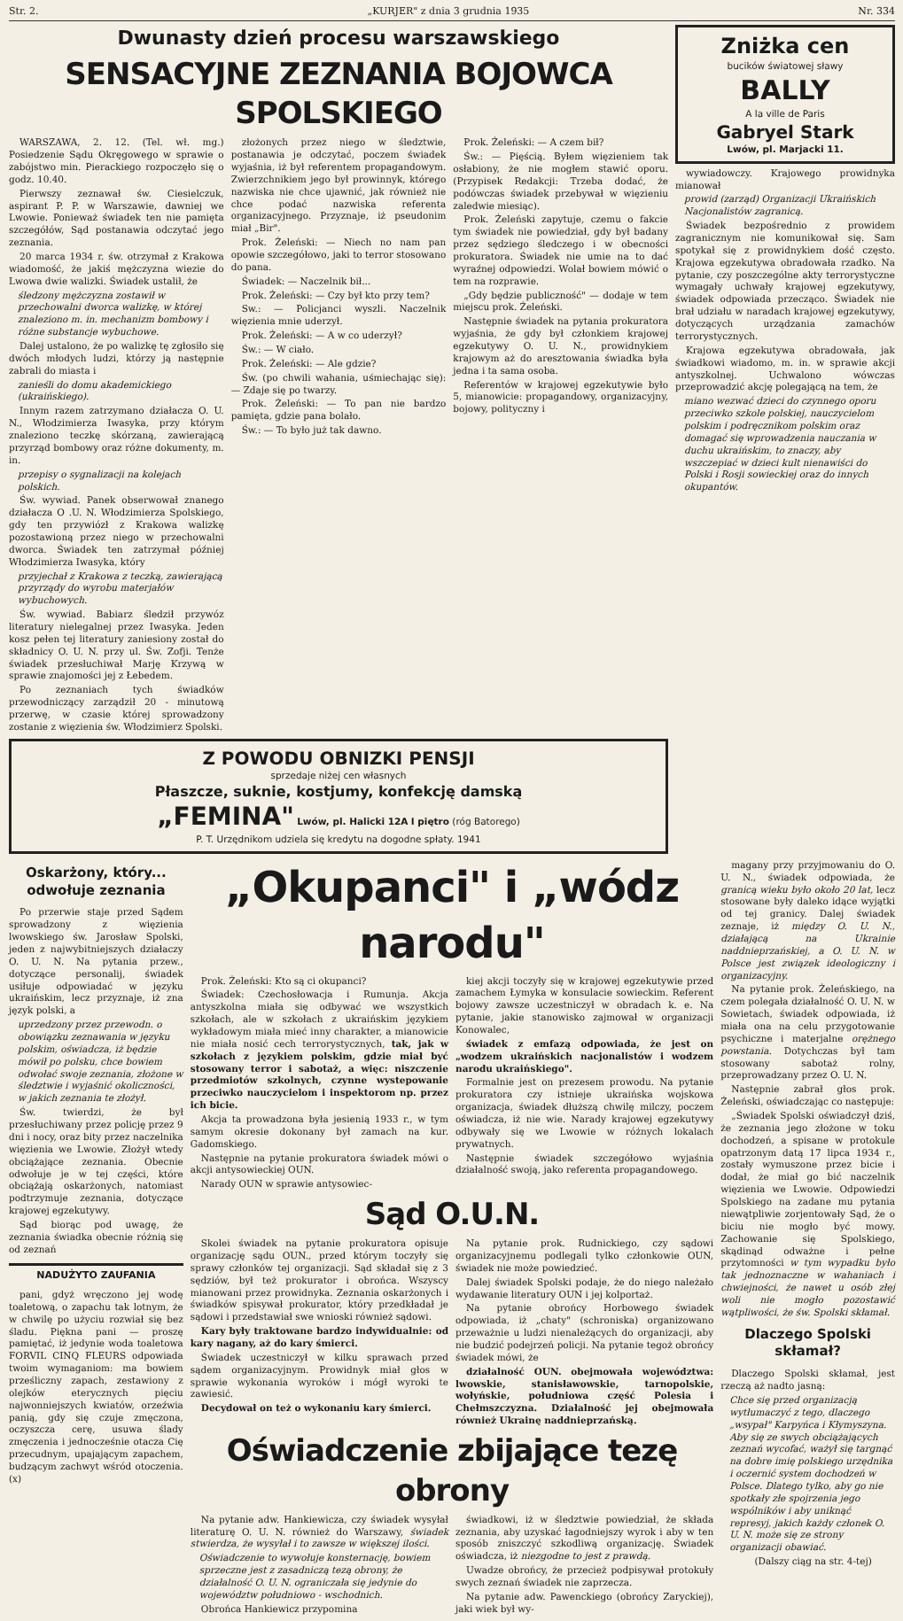Str. 2. „KURJER" z dnia 3 grudnia 1935 Nr. 334
Dwunasty dzień procesu warszawskiego
SENSACYJNE ZEZNANIA BOJOWCA SPOLSKIEGO
WARSZAWA, 2. 12. (Tel. wł. mg.) Posiedzenie Sądu Okręgowego w sprawie o zabójstwo min. Pierackiego rozpoczęło się o godz. 10.40.
Pierwszy zeznawał św. Ciesielczuk, aspirant P. P. w Warszawie, dawniej we Lwowie. Ponieważ świadek ten nie pamięta szczegółów, Sąd postanawia odczytać jego zeznania.
20 marca 1934 r. św. otrzymał z Krakowa wiadomość, że jakiś mężczyzna wiezie do Lwowa dwie walizki. Świadek ustalił, że
śledzony mężczyzna zostawił w przechowalni dworca walizkę, w której znaleziono m. in. mechanizm bombowy i różne substancje wybuchowe.
Dalej ustalono, że po walizkę tę zgłosiło się dwóch młodych ludzi, którzy ją następnie zabrali do miasta i
zanieśli do domu akademickiego (ukraińskiego).
Innym razem zatrzymano działacza O. U. N., Włodzimierza Iwasyka, przy którym znaleziono teczkę skórzaną, zawierającą przyrząd bombowy oraz różne dokumenty, m. in.
przepisy o sygnalizacji na kolejach polskich.
Św. wywiad. Panek obserwował znanego działacza O .U. N. Włodzimierza Spolskiego, gdy ten przywiózł z Krakowa walizkę pozostawioną przez niego w przechowalni dworca. Świadek ten zatrzymał później Włodzimierza Iwasyka, który
przyjechał z Krakowa z teczką, zawierającą przyrządy do wyrobu materjałów wybuchowych.
Św. wywiad. Babiarz śledził przywóz literatury nielegalnej przez Iwasyka. Jeden kosz pełen tej literatury zaniesiony został do składnicy O. U. N. przy ul. Św. Zofji. Tenże świadek przesłuchiwał Marję Krzywą w sprawie znajomości jej z Łebedem.
Po zeznaniach tych świadków przewodniczący zarządził 20 - minutową przerwę, w czasie której sprowadzony zostanie z więzienia św. Włodzimierz Spolski.
złożonych przez niego w śledztwie, postanawia je odczytać, poczem świadek wyjaśnia, iż był referentem propagandowym. Zwierzchnikiem jego był prowinnyk, którego nazwiska nie chce ujawnić, jak również nie chce podać nazwiska referenta organizacyjnego. Przyznaje, iż pseudonim miał „Bir".
Prok. Żeleński: — Niech no nam pan opowie szczegółowo, jaki to terror stosowano do pana.
Świadek: — Naczelnik bił...
Prok. Żeleński: — Czy był kto przy tem?
Sw.: — Policjanci wyszli. Naczelnik więzienia mnie uderzył.
Prok. Żeleński: — A w co uderzył?
Św.: — W ciało.
Prok. Żeleński: — Ale gdzie?
Św. (po chwili wahania, uśmiechając się): — Zdaje się po twarzy.
Prok. Żeleński: — To pan nie bardzo pamięta, gdzie pana bolało.
Św.: — To było już tak dawno.
Prok. Żeleński: — A czem bił?
Św.: — Pięścią. Byłem więzieniem tak osłabiony, że nie mogłem stawić oporu. (Przypisek Redakcji: Trzeba dodać, że podówczas świadek przebywał w więzieniu zaledwie miesiąc).
Prok. Żeleński zapytuje, czemu o fakcie tym świadek nie powiedział, gdy był badany przez sędziego śledczego i w obecności prokuratora. Świadek nie umie na to dać wyraźnej odpowiedzi. Wolał bowiem mówić o tem na rozprawie.
„Gdy będzie publiczność" — dodaje w tem miejscu prok. Żeleński.
Następnie świadek na pytania prokuratora wyjaśnia, że gdy był członkiem krajowej egzekutywy O. U. N., prowidnykiem krajowym aż do aresztowania świadka była jedna i ta sama osoba.
Referentów w krajowej egzekutywie było 5, mianowicie: propagandowy, organizacyjny, bojowy, polityczny i
Z POWODU OBNIZKI PENSJI
sprzedaje niżej cen własnych
Płaszcze, suknie, kostjumy, konfekcję damską
„FEMINA" Lwów, pl. Halicki 12A I piętro (róg Batorego)
P. T. Urzędnikom udziela się kredytu na dogodne spłaty. 1941
Zniżka cen
bucików światowej sławy
BALLY
A la ville de Paris
Gabryel Stark
Lwów, pl. Marjacki 11.
wywiadowczy. Krajowego prowidnyka mianował
prowid (zarząd) Organizacji Ukraińskich Nacjonalistów zagranicą.
Świadek bezpośrednio z prowidem zagranicznym nie komunikował się. Sam spotykał się z prowidnykiem dość często. Krajowa egzekutywa obradowała rzadko. Na pytanie, czy poszczególne akty terrorystyczne wymagały uchwały krajowej egzekutywy, świadek odpowiada przecząco. Świadek nie brał udziału w naradach krajowej egzekutywy, dotyczących urządzania zamachów terrorystycznych.
Krajowa egzekutywa obradowała, jak świadkowi wiadomo, m. in. w sprawie akcji antyszkolnej. Uchwalono wówczas przeprowadzić akcję polegającą na tem, że
miano wezwać dzieci do czynnego oporu przeciwko szkole polskiej, nauczycielom polskim i podręcznikom polskim oraz domagać się wprowadzenia nauczania w duchu ukraińskim, to znaczy, aby wszczepiać w dzieci kult nienawiści do Polski i Rosji sowieckiej oraz do innych okupantów.
Oskarżony, który... odwołuje zeznania
Po przerwie staje przed Sądem sprowadzony z więzienia lwowskiego św. Jarosław Spolski, jeden z najwybitniejszych działaczy O. U. N. Na pytania przew., dotyczące personalij, świadek usiłuje odpowiadać w języku ukraińskim, lecz przyznaje, iż zna język polski, a
uprzedzony przez przewodn. o obowiązku zeznawania w języku polskim, oświadcza, iż będzie mówił po polsku, chce bowiem odwołać swoje zeznania, złożone w śledztwie i wyjaśnić okoliczności, w jakich zeznania te złożył.
Św. twierdzi, że był przesłuchiwany przez policję przez 9 dni i nocy, oraz bity przez naczelnika więzienia we Lwowie. Złożył wtedy obciążające zeznania. Obecnie odwołuje je w tej części, które obciążają oskarżonych, natomiast podtrzymuje zeznania, dotyczące krajowej egzekutywy.
Sąd biorąc pod uwagę, że zeznania świadka obecnie różnią się od zeznań
NADUŻYTO ZAUFANIA
pani, gdyż wręczono jej wodę toaletową, o zapachu tak lotnym, że w chwilę po użyciu rozwiał się bez śladu. Piękna pani — proszę pamiętać, iż jedynie woda toaletowa FORVIL CINQ FLEURS odpowiada twoim wymaganiom: ma bowiem prześliczny zapach, zestawiony z olejków eterycznych pięciu najwonniejszych kwiatów, orzeźwia panią, gdy się czuje zmęczona, oczyszcza cerę, usuwa ślady zmęczenia i jednocześnie otacza Cię przecudnym, upajającym zapachem, budzącym zachwyt wśród otoczenia. (x)
„Okupanci" i „wódz narodu"
Prok. Żeleński: Kto są ci okupanci?
Świadek: Czechosłowacja i Rumunja. Akcja antyszkolna miała się odbywać we wszystkich szkołach, ale w szkołach z ukraińskim językiem wykładowym miała mieć inny charakter, a mianowicie nie miała nosić cech terrorystycznych, tak, jak w szkołach z językiem polskim, gdzie miał być stosowany terror i sabotaż, a więc: niszczenie przedmiotów szkolnych, czynne wystepowanie przeciwko nauczycielom i inspektorom np. przez ich bicie.
Akcja ta prowadzona była jesienią 1933 r., w tym samym okresie dokonany był zamach na kur. Gadomskiego.
Następnie na pytanie prokuratora świadek mówi o akcji antysowieckiej OUN.
Narady OUN w sprawie antysowiec-
kiej akcji toczyły się w krajowej egzekutywie przed zamachem Łymyka w konsulacie sowieckim. Referent bojowy zawsze uczestniczył w obradach k. e. Na pytanie, jakie stanowisko zajmował w organizacji Konowalec,
świadek z emfazą odpowiada, że jest on „wodzem ukraińskich nacjonalistów i wodzem narodu ukraińskiego".
Formalnie jest on prezesem prowodu. Na pytanie prokuratora czy istnieje ukraińska wojskowa organizacja, świadek dłuższą chwilę milczy, poczem oświadcza, iż nie wie. Narady krajowej egzekutywy odbywały się we Lwowie w różnych lokalach prywatnych.
Następnie świadek szczegółowo wyjaśnia działalność swoją, jako referenta propagandowego.
Sąd O.U.N.
Skolei świadek na pytanie prokuratora opisuje organizację sądu OUN., przed którym toczyły się sprawy członków tej organizacji. Sąd składał się z 3 sędziów, był też prokurator i obrońca. Wszyscy mianowani przez prowidnyka. Zeznania oskarżonych i świadków spisywał prokurator, który przedkładał je sądowi i przedstawiał swe wnioski również sądowi.
Kary były traktowane bardzo indywidualnie: od kary nagany, aż do kary śmierci.
Świadek uczestniczył w kilku sprawach przed sądem organizacyjnym. Prowidnyk miał głos w sprawie wykonania wyroków i mógł wyroki te zawiesić.
Decydował on też o wykonaniu kary śmierci.
Na pytanie prok. Rudnickiego, czy sądowi organizacyjnemu podlegali tylko członkowie OUN, świadek nie może powiedzieć.
Dalej świadek Spolski podaje, że do niego należało wydawanie literatury OUN i jej kolportaż.
Na pytanie obrońcy Horbowego świadek odpowiada, iż „chaty" (schroniska) organizowano przeważnie u ludzi nienależących do organizacji, aby nie budzić podejrzeń policji. Na pytanie tegoż obrońcy świadek mówi, że
działalność OUN. obejmowała województwa: lwowskie, stanisławowskie, tarnopolskie, wołyńskie, południowa część Polesia i Chełmszczyzna. Działalność jej obejmowała również Ukrainę naddnieprzańską.
Oświadczenie zbijające tezę obrony
Na pytanie adw. Hankiewicza, czy świadek wysyłał literaturę O. U. N. również do Warszawy, świadek stwierdza, że wysyłał i to zawsze w większej ilości.
Oświadczenie to wywołuje konsternację, bowiem sprzeczne jest z zasadniczą tezą obrony, że działalność O. U. N. ograniczała się jedynie do województw południowo - wschodnich.
Obrońca Hankiewicz przypomina
świadkowi, iż w śledztwie powiedział, że składa zeznania, aby uzyskać łagodniejszy wyrok i aby w ten sposób zniszczyć szkodliwą organizację. Świadek oświadcza, iż niezgodne to jest z prawdą.
Uwadze obrońcy, że przecież podpisywał protokuły swych zeznań świadek nie zaprzecza.
Na pytanie adw. Pawenckiego (obrońcy Zaryckiej), jaki wiek był wy-
magany przy przyjmowaniu do O. U. N., świadek odpowiada, że granicą wieku było około 20 lat, lecz stosowane były daleko idące wyjątki od tej granicy. Dalej świadek zeznaje, iż między O. U. N., działającą na Ukrainie naddnieprzańskiej, a O. U. N. w Polsce jest związek ideologiczny i organizacyjny.
Na pytanie prok. Żeleńskiego, na czem polegała działalność O. U. N. w Sowietach, świadek odpowiada, iż miała ona na celu przygotowanie psychiczne i materjalne orężnego powstania. Dotychczas był tam stosowany sabotaż rolny, przeprowadzany przez O. U. N.
Następnie zabrał głos prok. Żeleński, oświadczając co następuje:
„Świadek Spolski oświadczył dziś, że zeznania jego złożone w toku dochodzeń, a spisane w protokule opatrzonym datą 17 lipca 1934 r., zostały wymuszone przez bicie i dodał, że miał go bić naczelnik więzienia we Lwowie. Odpowiedzi Spolskiego na zadane mu pytania niewątpliwie zorjentowały Sąd, że o biciu nie mogło być mowy. Zachowanie się Spolskiego, skądinąd odważne i pełne przytomności w tym wypadku było tak jednoznaczne w wahaniach i chwiejności, że nawet u osób złej woli nie mogło pozostawić wątpliwości, że św. Spolski skłamał.
Dlaczego Spolski skłamał?
Dlaczego Spolski skłamał, jest rzeczą aż nadto jasną:
Chce się przed organizacją wytłumaczyć z tego, dlaczego „wsypał" Karpyńca i Kłymyszyna. Aby się ze swych obciążających zeznań wycofać, ważył się targnąć na dobre imię polskiego urzędnika i oczernić system dochodzeń w Polsce. Dlatego tylko, aby go nie spotkały złe spojrzenia jego wspólników i aby uniknąć represyj, jakich każdy członek O. U. N. może się ze strony organizacji obawiać.
(Dalszy ciąg na str. 4-tej)